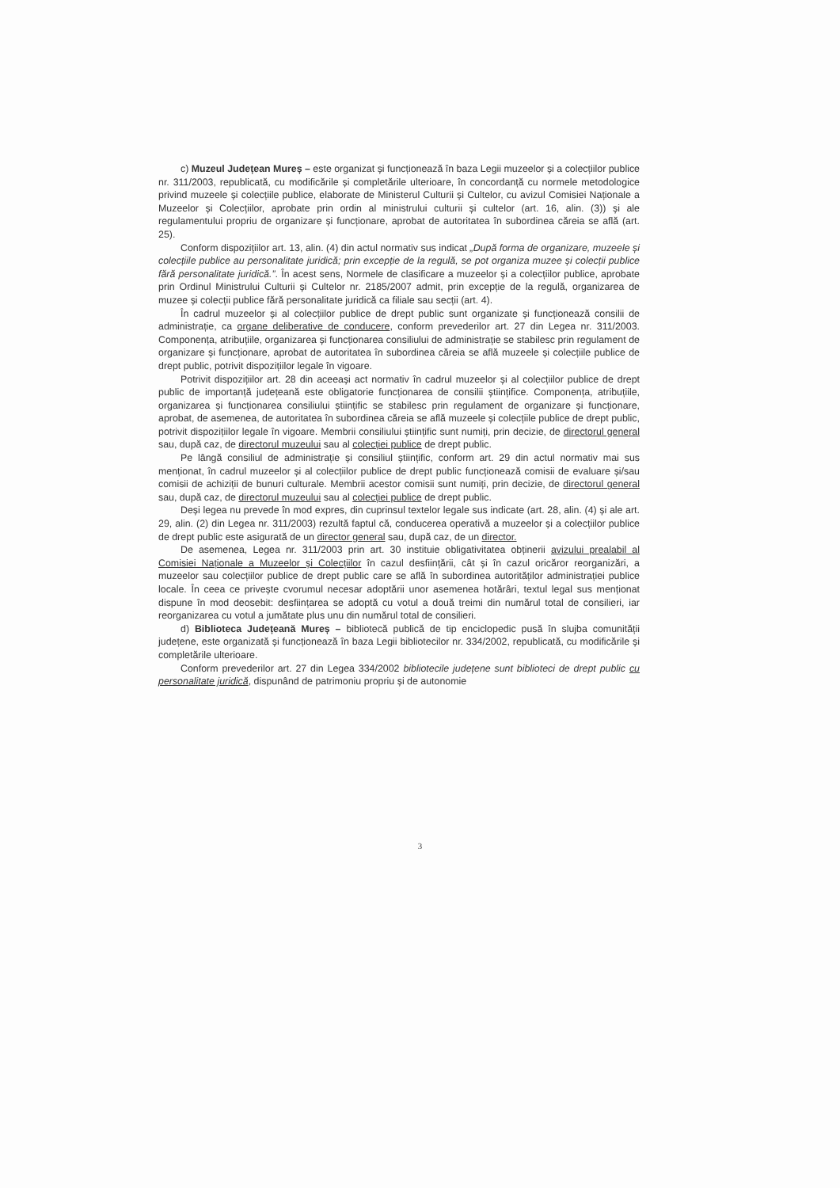c) Muzeul Județean Mureș – este organizat și funcționează în baza Legii muzeelor și a colecțiilor publice nr. 311/2003, republicată, cu modificările și completările ulterioare, în concordanță cu normele metodologice privind muzeele și colecțiile publice, elaborate de Ministerul Culturii și Cultelor, cu avizul Comisiei Naționale a Muzeelor și Colecțiilor, aprobate prin ordin al ministrului culturii și cultelor (art. 16, alin. (3)) și ale regulamentului propriu de organizare și funcționare, aprobat de autoritatea în subordinea căreia se află (art. 25).
Conform dispozițiilor art. 13, alin. (4) din actul normativ sus indicat „După forma de organizare, muzeele și colecțiile publice au personalitate juridică; prin excepție de la regulă, se pot organiza muzee și colecții publice fără personalitate juridică.”. În acest sens, Normele de clasificare a muzeelor și a colecțiilor publice, aprobate prin Ordinul Ministrului Culturii și Cultelor nr. 2185/2007 admit, prin excepție de la regulă, organizarea de muzee și colecții publice fără personalitate juridică ca filiale sau secții (art. 4).
În cadrul muzeelor și al colecțiilor publice de drept public sunt organizate și funcționează consilii de administrație, ca organe deliberative de conducere, conform prevederilor art. 27 din Legea nr. 311/2003. Componența, atribuțiile, organizarea și funcționarea consiliului de administrație se stabilesc prin regulament de organizare și funcționare, aprobat de autoritatea în subordinea căreia se află muzeele și colecțiile publice de drept public, potrivit dispozițiilor legale în vigoare.
Potrivit dispozițiilor art. 28 din aceeași act normativ în cadrul muzeelor și al colecțiilor publice de drept public de importanță județeană este obligatorie funcționarea de consilii științifice. Componența, atribuțiile, organizarea și funcționarea consiliului științific se stabilesc prin regulament de organizare și funcționare, aprobat, de asemenea, de autoritatea în subordinea căreia se află muzeele și colecțiile publice de drept public, potrivit dispozițiilor legale în vigoare. Membrii consiliului științific sunt numiți, prin decizie, de directorul general sau, după caz, de directorul muzeului sau al colecției publice de drept public.
Pe lângă consiliul de administrație și consiliul științific, conform art. 29 din actul normativ mai sus menționat, în cadrul muzeelor și al colecțiilor publice de drept public funcționează comisii de evaluare și/sau comisii de achiziții de bunuri culturale. Membrii acestor comisii sunt numiți, prin decizie, de directorul general sau, după caz, de directorul muzeului sau al colecției publice de drept public.
Deși legea nu prevede în mod expres, din cuprinsul textelor legale sus indicate (art. 28, alin. (4) și ale art. 29, alin. (2) din Legea nr. 311/2003) rezultă faptul că, conducerea operativă a muzeelor și a colecțiilor publice de drept public este asigurată de un director general sau, după caz, de un director.
De asemenea, Legea nr. 311/2003 prin art. 30 instituie obligativitatea obținerii avizului prealabil al Comisiei Naționale a Muzeelor și Colecțiilor în cazul desființării, cât și în cazul oricăror reorganizări, a muzeelor sau colecțiilor publice de drept public care se află în subordinea autorităților administrației publice locale. În ceea ce privește cvorumul necesar adoptării unor asemenea hotărâri, textul legal sus menționat dispune în mod deosebit: desființarea se adoptă cu votul a două treimi din numărul total de consilieri, iar reorganizarea cu votul a jumătate plus unu din numărul total de consilieri.
d) Biblioteca Județeană Mureș – bibliotecă publică de tip enciclopedic pusă în slujba comunității județene, este organizată și funcționează în baza Legii bibliotecilor nr. 334/2002, republicată, cu modificările și completările ulterioare.
Conform prevederilor art. 27 din Legea 334/2002 bibliotecile județene sunt biblioteci de drept public cu personalitate juridică, dispunând de patrimoniu propriu și de autonomie
3